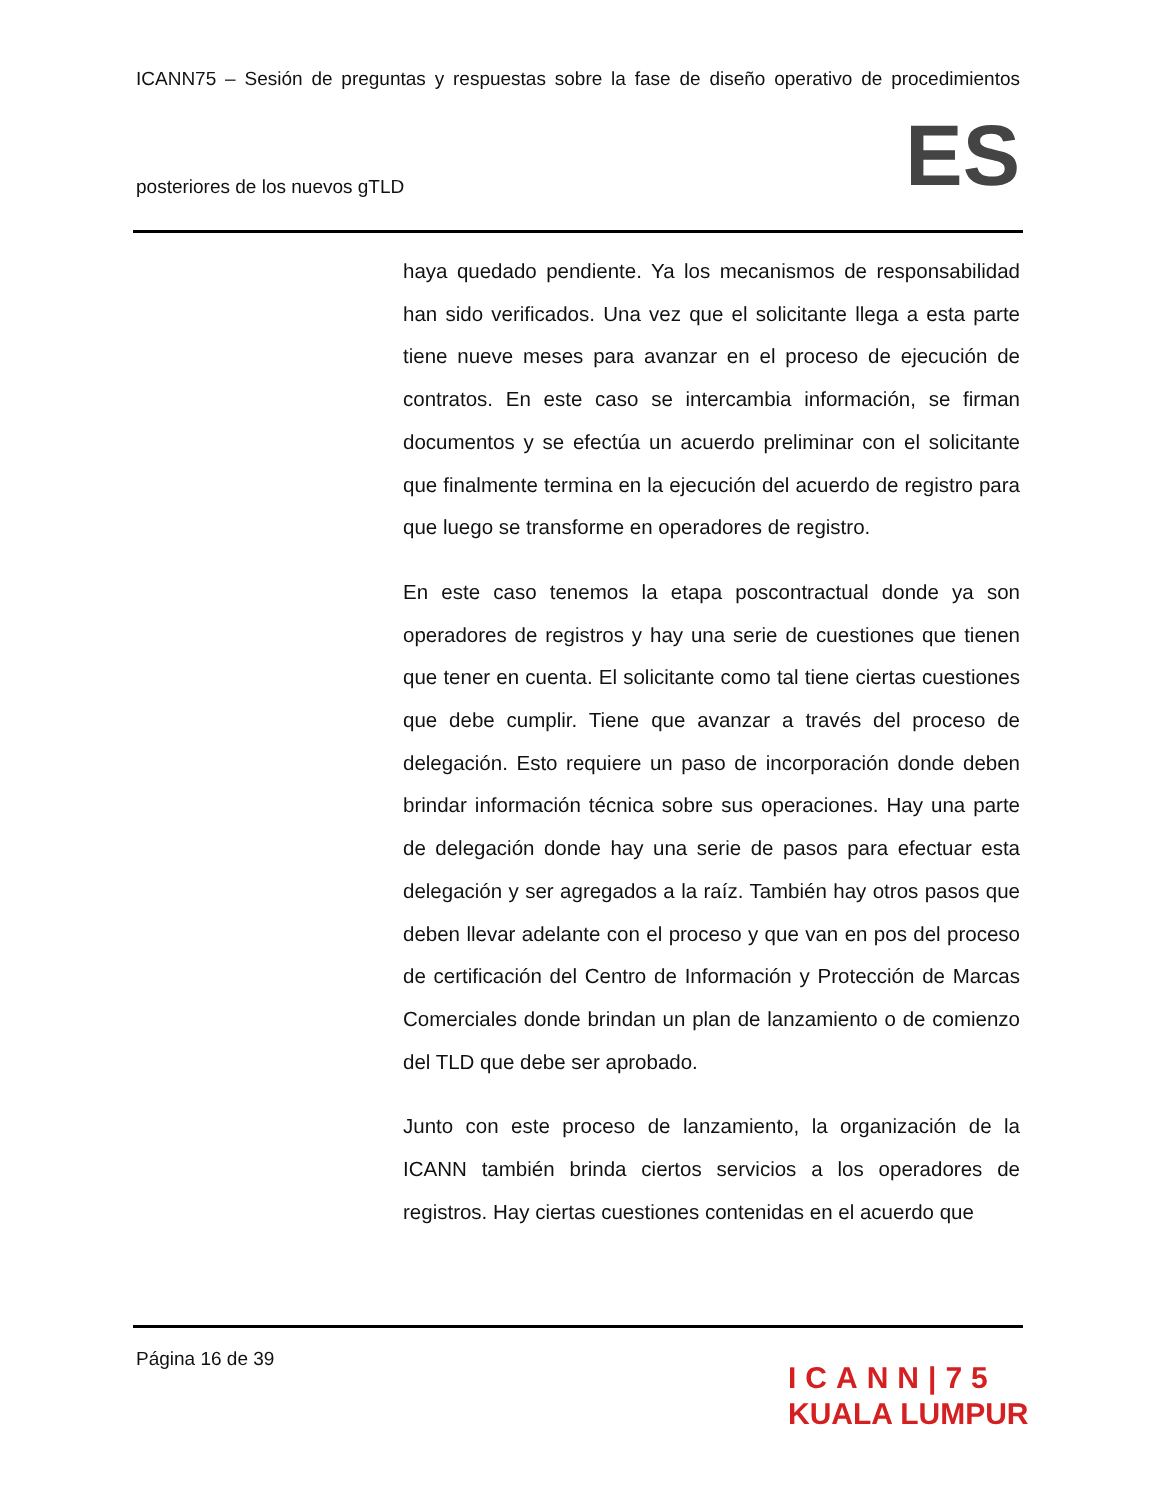ICANN75 – Sesión de preguntas y respuestas sobre la fase de diseño operativo de procedimientos
posteriores de los nuevos gTLD ES
haya quedado pendiente. Ya los mecanismos de responsabilidad han sido verificados. Una vez que el solicitante llega a esta parte tiene nueve meses para avanzar en el proceso de ejecución de contratos. En este caso se intercambia información, se firman documentos y se efectúa un acuerdo preliminar con el solicitante que finalmente termina en la ejecución del acuerdo de registro para que luego se transforme en operadores de registro.
En este caso tenemos la etapa poscontractual donde ya son operadores de registros y hay una serie de cuestiones que tienen que tener en cuenta. El solicitante como tal tiene ciertas cuestiones que debe cumplir. Tiene que avanzar a través del proceso de delegación. Esto requiere un paso de incorporación donde deben brindar información técnica sobre sus operaciones. Hay una parte de delegación donde hay una serie de pasos para efectuar esta delegación y ser agregados a la raíz. También hay otros pasos que deben llevar adelante con el proceso y que van en pos del proceso de certificación del Centro de Información y Protección de Marcas Comerciales donde brindan un plan de lanzamiento o de comienzo del TLD que debe ser aprobado.
Junto con este proceso de lanzamiento, la organización de la ICANN también brinda ciertos servicios a los operadores de registros. Hay ciertas cuestiones contenidas en el acuerdo que
Página 16 de 39
ICANN|75
KUALA LUMPUR